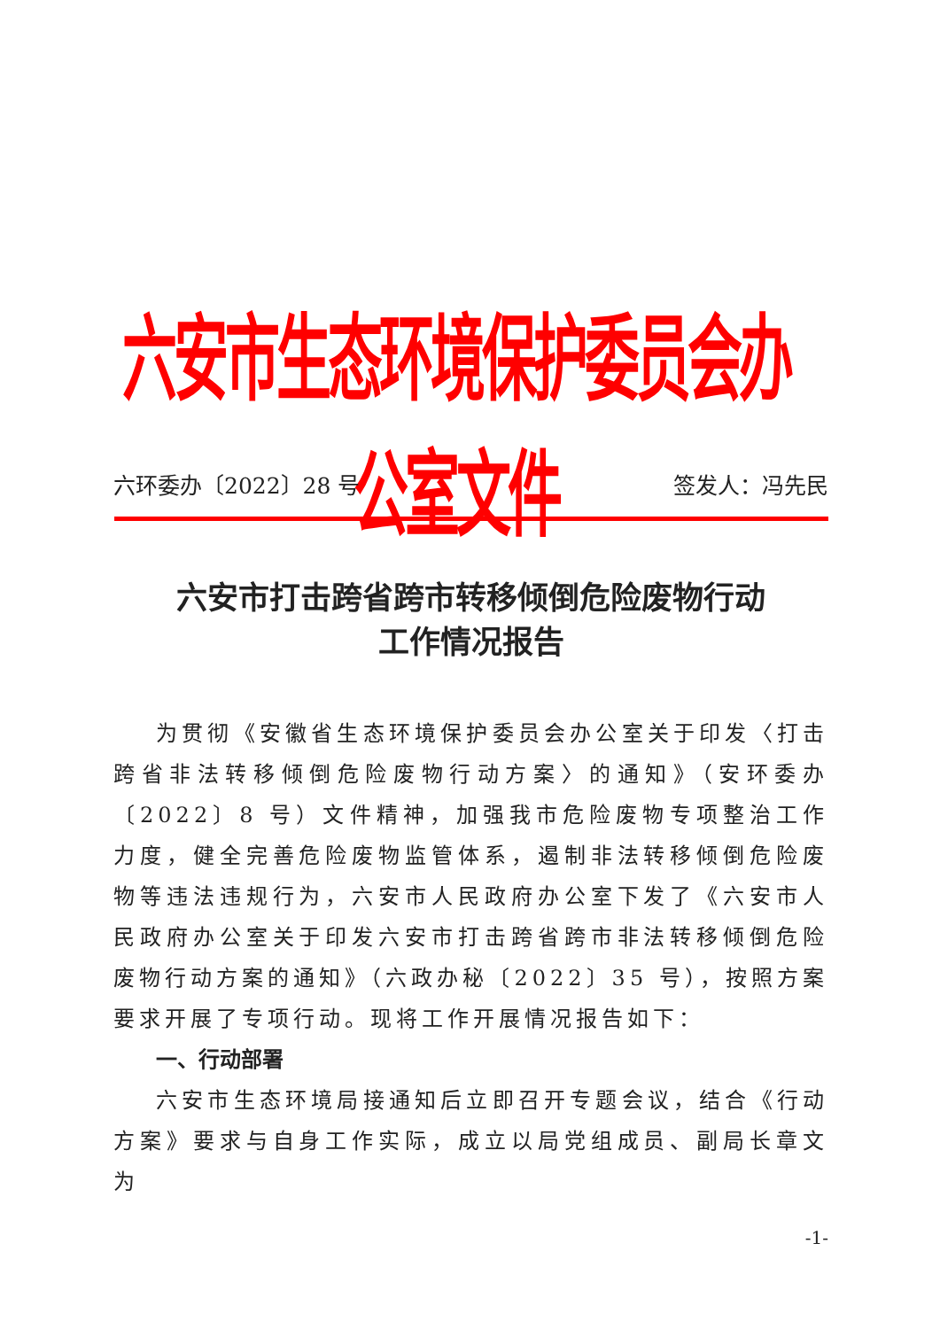六安市生态环境保护委员会办公室文件
六环委办〔2022〕28 号 签发人：冯先民
六安市打击跨省跨市转移倾倒危险废物行动
工作情况报告
为贯彻《安徽省生态环境保护委员会办公室关于印发〈打击跨省非法转移倾倒危险废物行动方案〉的通知》（安环委办〔2022〕8 号）文件精神，加强我市危险废物专项整治工作力度，健全完善危险废物监管体系，遏制非法转移倾倒危险废物等违法违规行为，六安市人民政府办公室下发了《六安市人民政府办公室关于印发六安市打击跨省跨市非法转移倾倒危险废物行动方案的通知》（六政办秘〔2022〕35 号），按照方案要求开展了专项行动。现将工作开展情况报告如下：
一、行动部署
六安市生态环境局接通知后立即召开专题会议，结合《行动方案》要求与自身工作实际，成立以局党组成员、副局长章文为
-1-